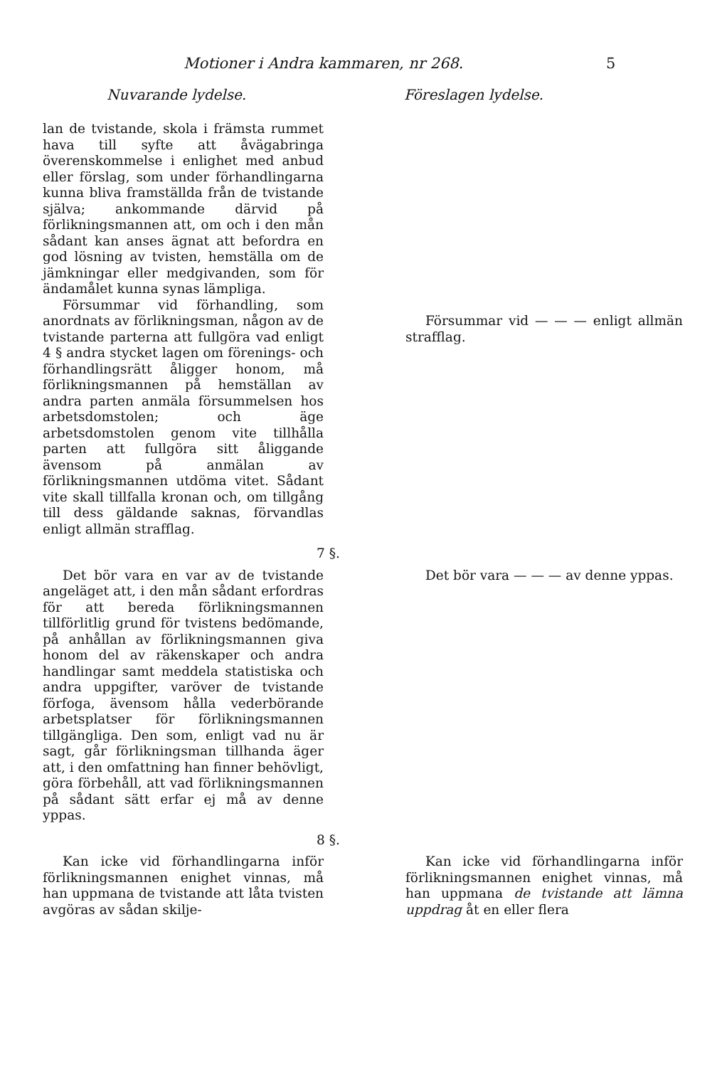Motioner i Andra kammaren, nr 268. 5
Nuvarande lydelse. Föreslagen lydelse.
lan de tvistande, skola i främsta rummet hava till syfte att åvägabringa överenskommelse i enlighet med anbud eller förslag, som under förhandlingarna kunna bliva framställda från de tvistande själva; ankommande därvid på förlikningsmannen att, om och i den mån sådant kan anses ägnat att befordra en god lösning av tvisten, hemställa om de jämkningar eller medgivanden, som för ändamålet kunna synas lämpliga.
Försummar vid förhandling, som anordnats av förlikningsman, någon av de tvistande parterna att fullgöra vad enligt 4 § andra stycket lagen om förenings- och förhandlingsrätt åligger honom, må förlikningsmannen på hemställan av andra parten anmäla försummelsen hos arbetsdomstolen; och äge arbetsdomstolen genom vite tillhålla parten att fullgöra sitt åliggande ävensom på anmälan av förlikningsmannen utdöma vitet. Sådant vite skall tillfalla kronan och, om tillgång till dess gäldande saknas, förvandlas enligt allmän strafflag.
Försummar vid — — — enligt allmän strafflag.
7 §.
Det bör vara en var av de tvistande angeläget att, i den mån sådant erfordras för att bereda förlikningsmannen tillförlitlig grund för tvistens bedömande, på anhållan av förlikningsmannen giva honom del av räkenskaper och andra handlingar samt meddela statistiska och andra uppgifter, varöver de tvistande förfoga, ävensom hålla vederbörande arbetsplatser för förlikningsmannen tillgängliga. Den som, enligt vad nu är sagt, går förlikningsman tillhanda äger att, i den omfattning han finner behövligt, göra förbehåll, att vad förlikningsmannen på sådant sätt erfar ej må av denne yppas.
Det bör vara — — — av denne yppas.
8 §.
Kan icke vid förhandlingarna inför förlikningsmannen enighet vinnas, må han uppmana de tvistande att låta tvisten avgöras av sådan skilje-
Kan icke vid förhandlingarna inför förlikningsmannen enighet vinnas, må han uppmana de tvistande att lämna uppdrag åt en eller flera